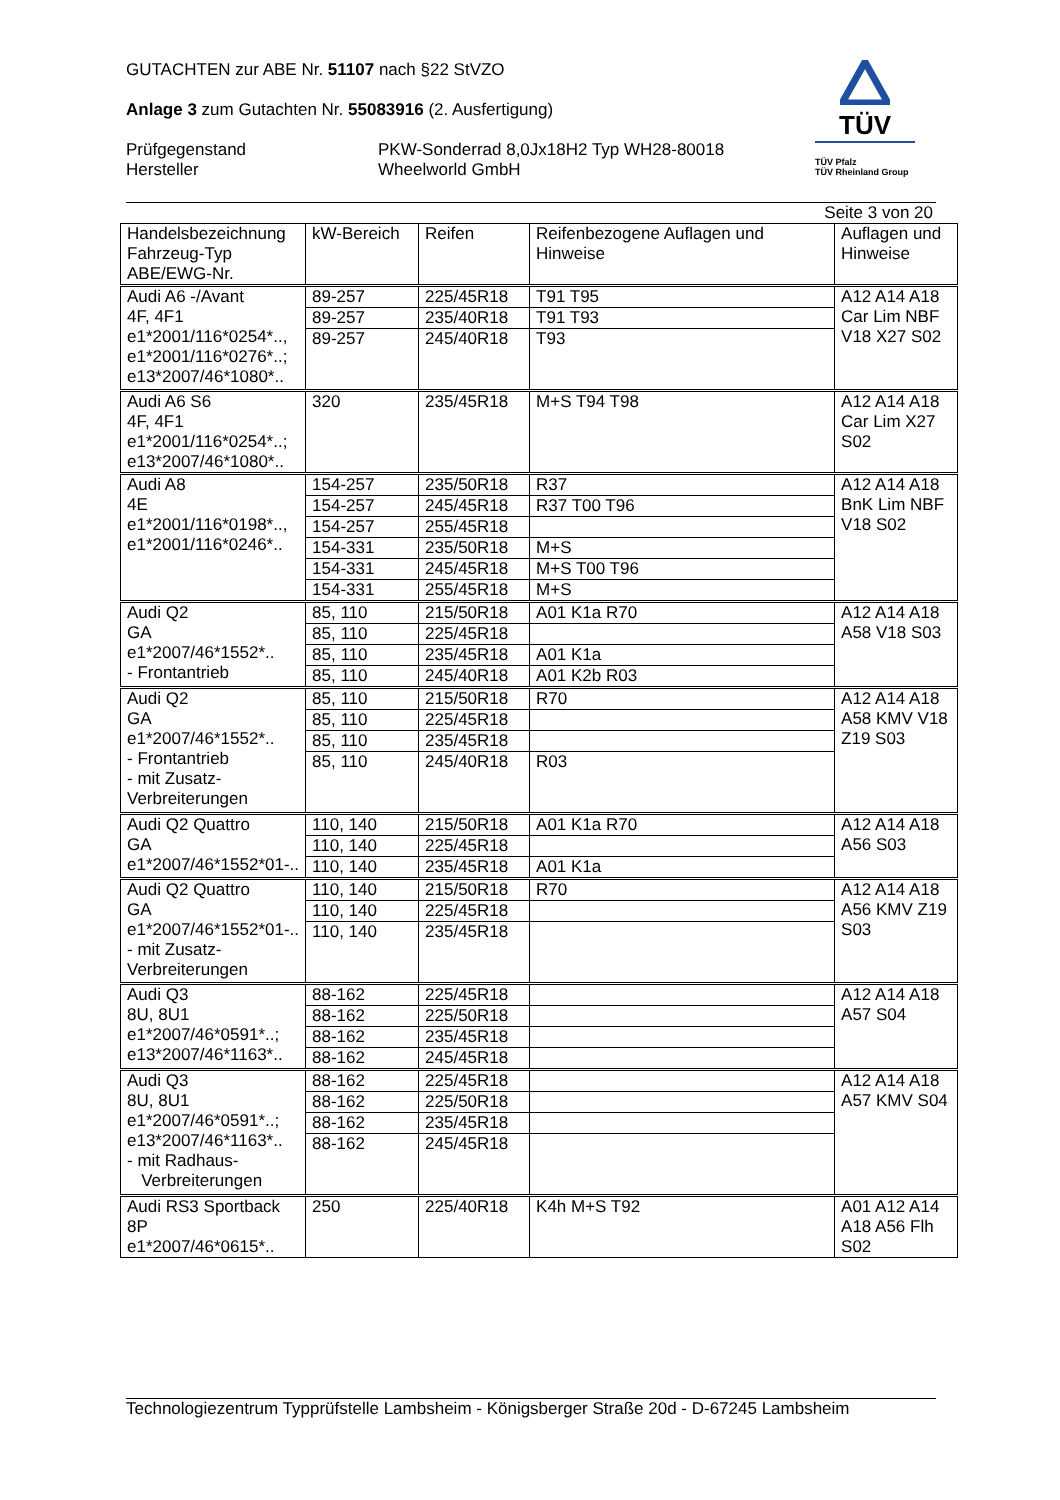TÜV
TÜV Pfalz
TÜV Rheinland Group
GUTACHTEN zur ABE Nr. 51107 nach §22 StVZO
Anlage 3 zum Gutachten Nr. 55083916 (2. Ausfertigung)
Prüfgegenstand
Hersteller
PKW-Sonderrad 8,0Jx18H2 Typ WH28-80018
Wheelworld GmbH
Seite 3 von 20
| Handelsbezeichnung Fahrzeug-Typ ABE/EWG-Nr. | kW-Bereich | Reifen | Reifenbezogene Auflagen und Hinweise | Auflagen und Hinweise |
| --- | --- | --- | --- | --- |
| Audi A6 -/Avant 4F, 4F1 e1*2001/116*0254*.., e1*2001/116*0276*..; e13*2007/46*1080*.. | 89-257 | 225/45R18 | T91 T95 | A12 A14 A18 Car Lim NBF V18 X27 S02 |
| | 89-257 | 235/40R18 | T91 T93 | |
| | 89-257 | 245/40R18 | T93 | |
| Audi A6 S6 4F, 4F1 e1*2001/116*0254*..; e13*2007/46*1080*.. | 320 | 235/45R18 | M+S T94 T98 | A12 A14 A18 Car Lim X27 S02 |
| Audi A8 4E e1*2001/116*0198*.., e1*2001/116*0246*.. | 154-257 | 235/50R18 | R37 | A12 A14 A18 BnK Lim NBF V18 S02 |
| | 154-257 | 245/45R18 | R37 T00 T96 | |
| | 154-257 | 255/45R18 | | |
| | 154-331 | 235/50R18 | M+S | |
| | 154-331 | 245/45R18 | M+S T00 T96 | |
| | 154-331 | 255/45R18 | M+S | |
| Audi Q2 GA e1*2007/46*1552*.. - Frontantrieb | 85, 110 | 215/50R18 | A01 K1a R70 | A12 A14 A18 A58 V18 S03 |
| | 85, 110 | 225/45R18 | | |
| | 85, 110 | 235/45R18 | A01 K1a | |
| | 85, 110 | 245/40R18 | A01 K2b R03 | |
| Audi Q2 GA e1*2007/46*1552*.. - Frontantrieb - mit Zusatz- Verbreiterungen | 85, 110 | 215/50R18 | R70 | A12 A14 A18 A58 KMV V18 Z19 S03 |
| | 85, 110 | 225/45R18 | | |
| | 85, 110 | 235/45R18 | | |
| | 85, 110 | 245/40R18 | R03 | |
| Audi Q2 Quattro GA e1*2007/46*1552*01-.. | 110, 140 | 215/50R18 | A01 K1a R70 | A12 A14 A18 A56 S03 |
| | 110, 140 | 225/45R18 | | |
| | 110, 140 | 235/45R18 | A01 K1a | |
| Audi Q2 Quattro GA e1*2007/46*1552*01-.. - mit Zusatz- Verbreiterungen | 110, 140 | 215/50R18 | R70 | A12 A14 A18 A56 KMV Z19 S03 |
| | 110, 140 | 225/45R18 | | |
| | 110, 140 | 235/45R18 | | |
| Audi Q3 8U, 8U1 e1*2007/46*0591*..; e13*2007/46*1163*.. | 88-162 | 225/45R18 | | A12 A14 A18 A57 S04 |
| | 88-162 | 225/50R18 | | |
| | 88-162 | 235/45R18 | | |
| | 88-162 | 245/45R18 | | |
| Audi Q3 8U, 8U1 e1*2007/46*0591*..; e13*2007/46*1163*.. - mit Radhaus- Verbreiterungen | 88-162 | 225/45R18 | | A12 A14 A18 A57 KMV S04 |
| | 88-162 | 225/50R18 | | |
| | 88-162 | 235/45R18 | | |
| | 88-162 | 245/45R18 | | |
| Audi RS3 Sportback 8P e1*2007/46*0615*.. | 250 | 225/40R18 | K4h M+S T92 | A01 A12 A14 A18 A56 Flh S02 |
Technologiezentrum Typprüfstelle Lambsheim - Königsberger Straße 20d - D-67245 Lambsheim